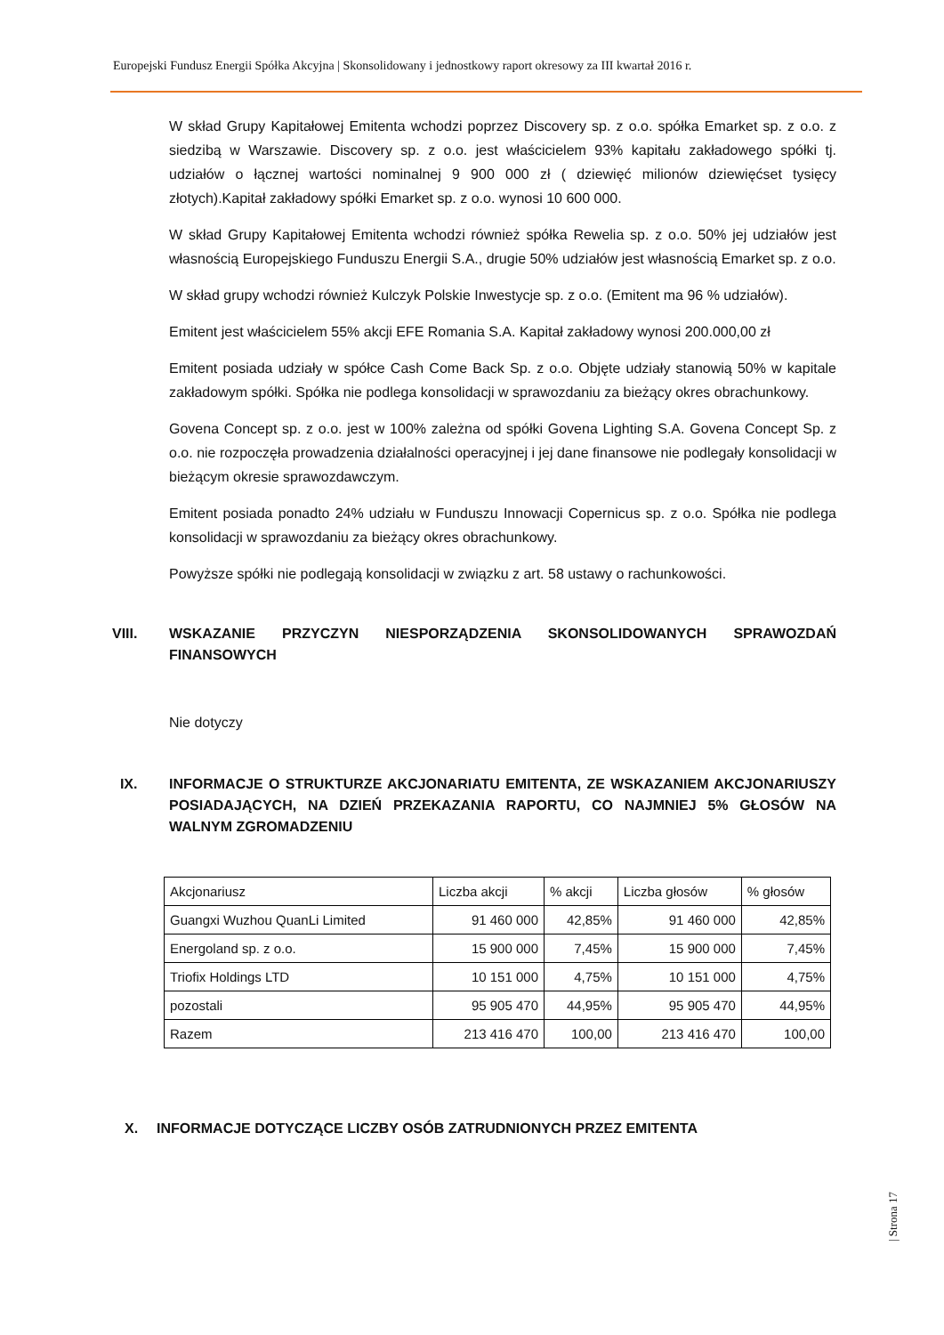Europejski Fundusz Energii Spółka Akcyjna | Skonsolidowany i jednostkowy raport okresowy za III kwartał 2016 r.
W skład Grupy Kapitałowej Emitenta wchodzi poprzez Discovery sp. z o.o. spółka Emarket sp. z o.o. z siedzibą w Warszawie. Discovery sp. z o.o. jest właścicielem 93% kapitału zakładowego spółki tj. udziałów o łącznej wartości nominalnej 9 900 000 zł ( dziewięć milionów dziewięćset tysięcy złotych).Kapitał zakładowy spółki Emarket sp. z o.o. wynosi 10 600 000.
W skład Grupy Kapitałowej Emitenta wchodzi również spółka Rewelia sp. z o.o. 50% jej udziałów jest własnością Europejskiego Funduszu Energii S.A., drugie 50% udziałów jest własnością Emarket sp. z o.o.
W skład grupy wchodzi również Kulczyk Polskie Inwestycje sp. z o.o. (Emitent ma 96 % udziałów).
Emitent jest właścicielem 55% akcji EFE Romania S.A. Kapitał zakładowy wynosi 200.000,00 zł
Emitent posiada udziały w spółce Cash Come Back Sp. z o.o. Objęte udziały stanowią 50% w kapitale zakładowym spółki. Spółka nie podlega konsolidacji w sprawozdaniu za bieżący okres obrachunkowy.
Govena Concept sp. z o.o. jest w 100% zależna od spółki Govena Lighting S.A. Govena Concept Sp. z o.o. nie rozpoczęła prowadzenia działalności operacyjnej i jej dane finansowe nie podlegały konsolidacji w bieżącym okresie sprawozdawczym.
Emitent posiada ponadto 24% udziału w Funduszu Innowacji Copernicus sp. z o.o. Spółka nie podlega konsolidacji w sprawozdaniu za bieżący okres obrachunkowy.
Powyższe spółki nie podlegają konsolidacji w związku z art. 58 ustawy o rachunkowości.
VIII. WSKAZANIE PRZYCZYN NIESPORZĄDZENIA SKONSOLIDOWANYCH SPRAWOZDAŃ FINANSOWYCH
Nie dotyczy
IX. INFORMACJE O STRUKTURZE AKCJONARIATU EMITENTA, ZE WSKAZANIEM AKCJONARIUSZY POSIADAJĄCYCH, NA DZIEŃ PRZEKAZANIA RAPORTU, CO NAJMNIEJ 5% GŁOSÓW NA WALNYM ZGROMADZENIU
| Akcjonariusz | Liczba akcji | % akcji | Liczba głosów | % głosów |
| --- | --- | --- | --- | --- |
| Guangxi Wuzhou QuanLi Limited | 91 460 000 | 42,85% | 91 460 000 | 42,85% |
| Energoland sp. z o.o. | 15 900 000 | 7,45% | 15 900 000 | 7,45% |
| Triofix Holdings LTD | 10 151 000 | 4,75% | 10 151 000 | 4,75% |
| pozostali | 95 905 470 | 44,95% | 95 905 470 | 44,95% |
| Razem | 213 416 470 | 100,00 | 213 416 470 | 100,00 |
X. INFORMACJE DOTYCZĄCE LICZBY OSÓB ZATRUDNIONYCH PRZEZ EMITENTA
| Strona 17